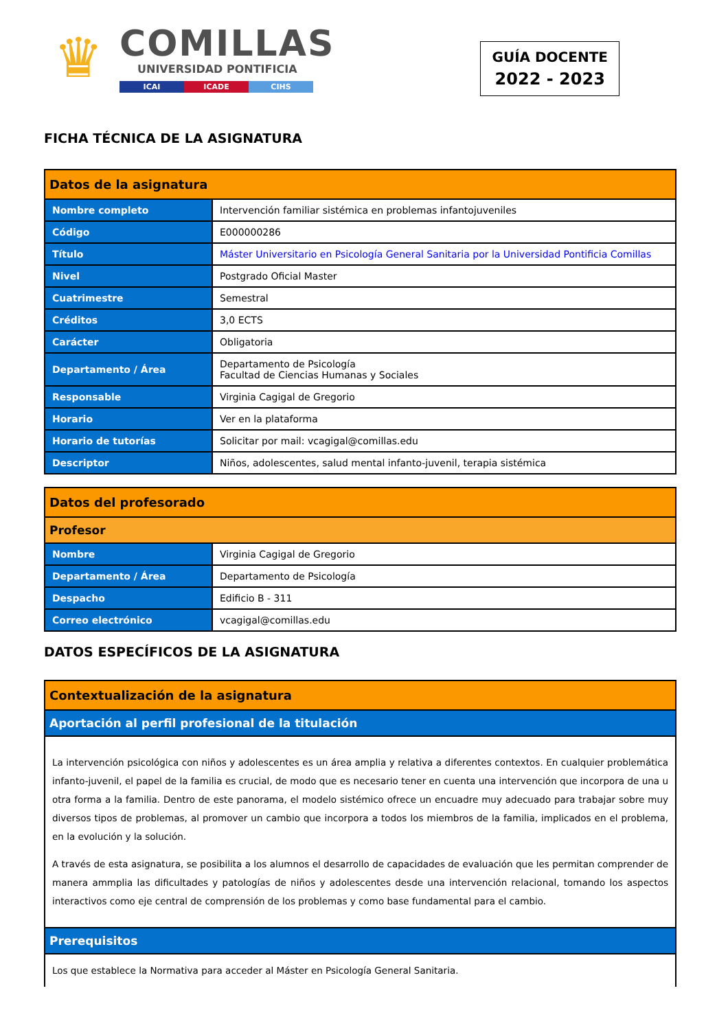♛
COMILLAS
UNIVERSIDAD PONTIFICIA
ICAI ICADE CIHS
GUÍA DOCENTE
2022 - 2023
FICHA TÉCNICA DE LA ASIGNATURA
| Datos de la asignatura | |
| --- | --- |
| Nombre completo | Intervención familiar sistémica en problemas infantojuveniles |
| Código | E000000286 |
| Título | Máster Universitario en Psicología General Sanitaria por la Universidad Pontificia Comillas |
| Nivel | Postgrado Oficial Master |
| Cuatrimestre | Semestral |
| Créditos | 3,0 ECTS |
| Carácter | Obligatoria |
| Departamento / Área | Departamento de Psicología Facultad de Ciencias Humanas y Sociales |
| Responsable | Virginia Cagigal de Gregorio |
| Horario | Ver en la plataforma |
| Horario de tutorías | Solicitar por mail: vcagigal@comillas.edu |
| Descriptor | Niños, adolescentes, salud mental infanto-juvenil, terapia sistémica |
| Datos del profesorado | |
| --- | --- |
| Profesor | |
| Nombre | Virginia Cagigal de Gregorio |
| Departamento / Área | Departamento de Psicología |
| Despacho | Edificio B - 311 |
| Correo electrónico | vcagigal@comillas.edu |
DATOS ESPECÍFICOS DE LA ASIGNATURA
| Contextualización de la asignatura |
| --- |
| Aportación al perfil profesional de la titulación |
| La intervención psicológica con niños y adolescentes es un área amplia y relativa a diferentes contextos. En cualquier problemática infanto-juvenil, el papel de la familia es crucial, de modo que es necesario tener en cuenta una intervención que incorpora de una u otra forma a la familia. Dentro de este panorama, el modelo sistémico ofrece un encuadre muy adecuado para trabajar sobre muy diversos tipos de problemas, al promover un cambio que incorpora a todos los miembros de la familia, implicados en el problema, en la evolución y la solución. A través de esta asignatura, se posibilita a los alumnos el desarrollo de capacidades de evaluación que les permitan comprender de manera ammplia las dificultades y patologías de niños y adolescentes desde una intervención relacional, tomando los aspectos interactivos como eje central de comprensión de los problemas y como base fundamental para el cambio. |
| Prerequisitos |
| Los que establece la Normativa para acceder al Máster en Psicología General Sanitaria. |